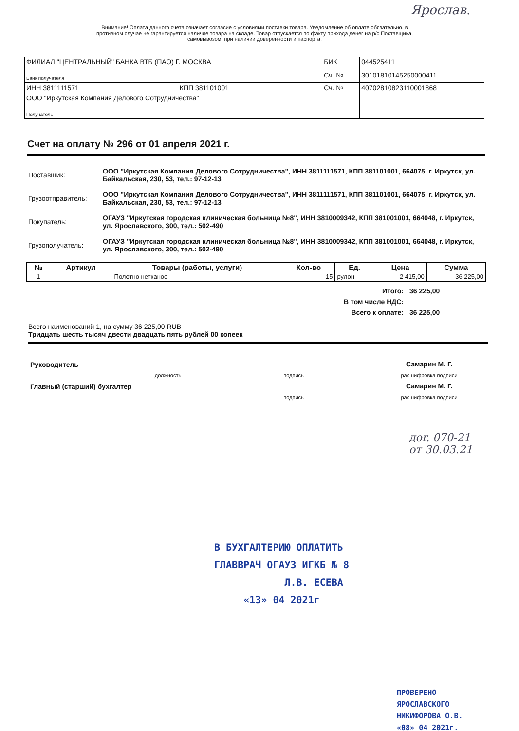Ярослав.
Внимание! Оплата данного счета означает согласие с условиями поставки товара. Уведомление об оплате обязательно, в противном случае не гарантируется наличие товара на складе. Товар отпускается по факту прихода денег на р/с Поставщика, самовывозом, при наличии доверенности и паспорта.
| ФИЛИАЛ "ЦЕНТРАЛЬНЫЙ" БАНКА ВТБ (ПАО) Г. МОСКВА Банк получателя | | БИК | 044525411 |
| | | Сч. № | 30101810145250000411 |
| ИНН 3811111571 | КПП 381101001 | Сч. № | 40702810823110001868 |
| ООО "Иркутская Компания Делового Сотрудничества" Получатель | | | |
Счет на оплату № 296 от 01 апреля 2021 г.
| Поставщик: | ООО "Иркутская Компания Делового Сотрудничества", ИНН 3811111571, КПП 381101001, 664075, г. Иркутск, ул. Байкальская, 230, 53, тел.: 97-12-13 |
| Грузоотправитель: | ООО "Иркутская Компания Делового Сотрудничества", ИНН 3811111571, КПП 381101001, 664075, г. Иркутск, ул. Байкальская, 230, 53, тел.: 97-12-13 |
| Покупатель: | ОГАУЗ "Иркутская городская клиническая больница №8", ИНН 3810009342, КПП 381001001, 664048, г. Иркутск, ул. Ярославского, 300, тел.: 502-490 |
| Грузополучатель: | ОГАУЗ "Иркутская городская клиническая больница №8", ИНН 3810009342, КПП 381001001, 664048, г. Иркутск, ул. Ярославского, 300, тел.: 502-490 |
| № | Артикул | Товары (работы, услуги) | Кол-во | Ед. | Цена | Сумма |
| --- | --- | --- | --- | --- | --- | --- |
| 1 | | Полотно нетканое | 15 | рулон | 2 415,00 | 36 225,00 |
| Итого: | 36 225,00 |
| В том числе НДС: | |
| Всего к оплате: | 36 225,00 |
Всего наименований 1, на сумму 36 225,00 RUB
Тридцать шесть тысяч двести двадцать пять рублей 00 копеек
| Руководитель | | | | Самарин М. Г. |
| | должность | подпись | | расшифровка подписи |
| Главный (старший) бухгалтер | | | | Самарин М. Г. |
| | | подпись | | расшифровка подписи |
доr. 070-21
от 30.03.21
В БУХГАЛТЕРИЮ ОПЛАТИТЬ
ГЛАВВРАЧ ОГАУЗ ИГКБ № 8
Л.В. ЕСЕВА
«13» 04 2021г
ПРОВЕРЕНО
ЯРОСЛАВСКОГО
НИКИФОРОВА О.В.
«08» 04 2021г.